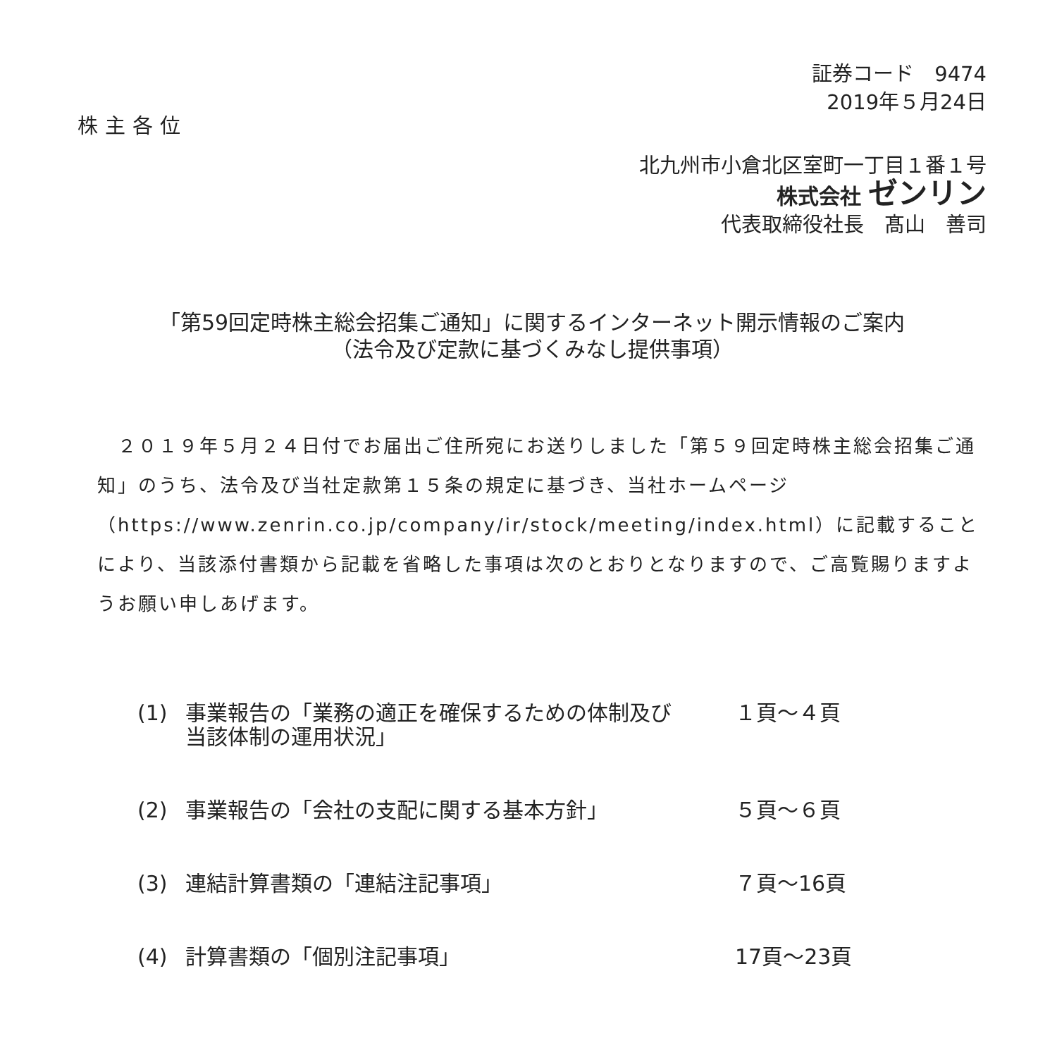証券コード　9474
2019年５月24日
株主各位
北九州市小倉北区室町一丁目１番１号
株式会社 ゼンリン
代表取締役社長　髙山　善司
「第59回定時株主総会招集ご通知」に関するインターネット開示情報のご案内
（法令及び定款に基づくみなし提供事項）
　２０１９年５月２４日付でお届出ご住所宛にお送りしました「第５９回定時株主総会招集ご通知」のうち、法令及び当社定款第１５条の規定に基づき、当社ホームページ（https://www.zenrin.co.jp/company/ir/stock/meeting/index.html）に記載することにより、当該添付書類から記載を省略した事項は次のとおりとなりますので、ご高覧賜りますようお願い申しあげます。
| (1) | 事業報告の「業務の適正を確保するための体制及び 当該体制の運用状況」 | １頁～４頁 |
| (2) | 事業報告の「会社の支配に関する基本方針」 | ５頁～６頁 |
| (3) | 連結計算書類の「連結注記事項」 | ７頁～16頁 |
| (4) | 計算書類の「個別注記事項」 | 17頁～23頁 |